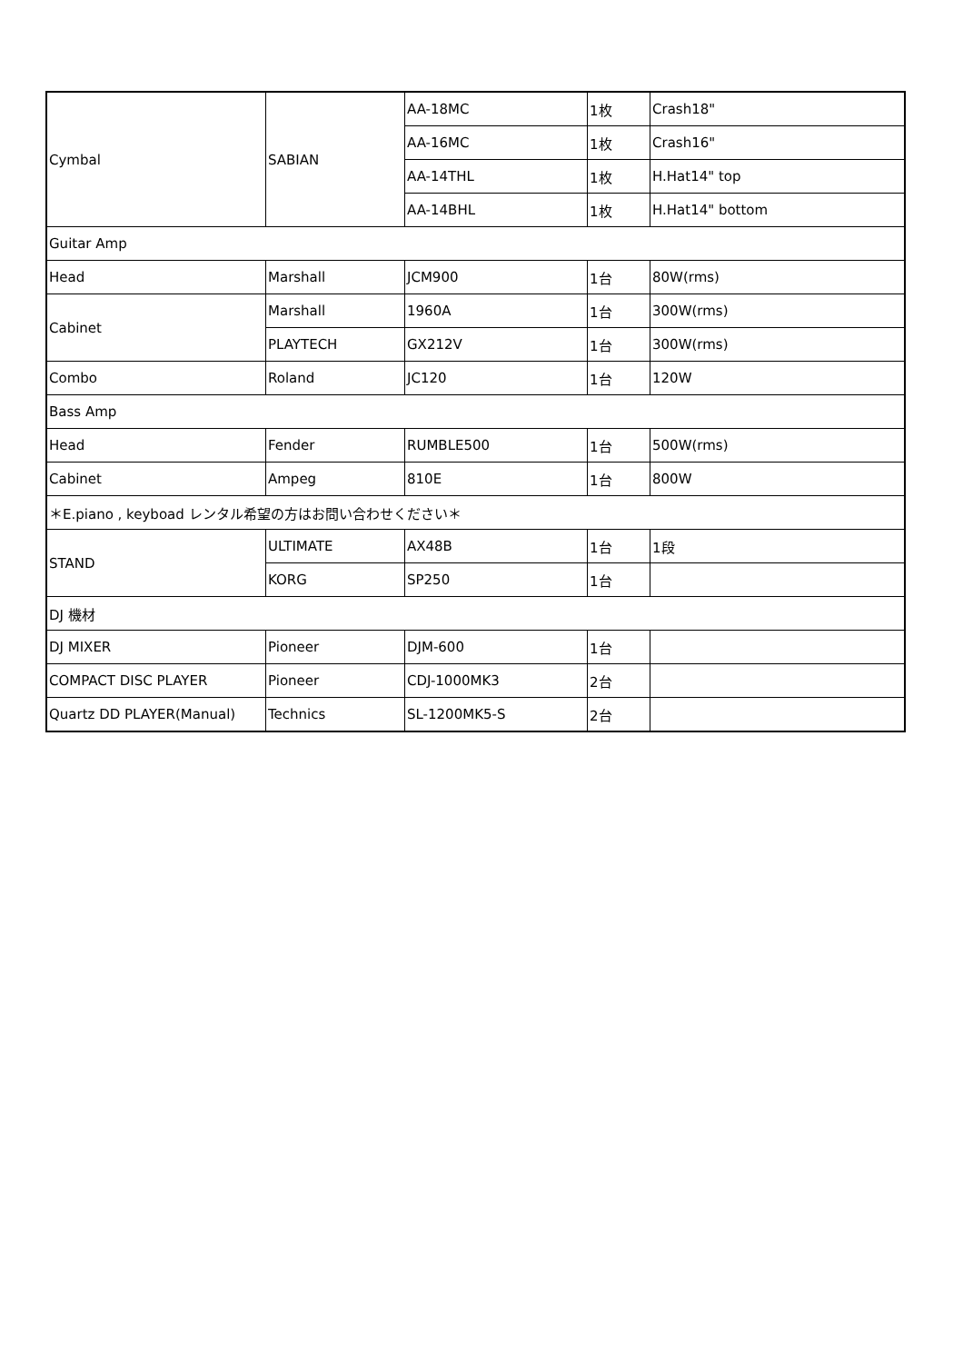| Cymbal | SABIAN | AA-18MC | 1枚 | Crash18" |
| | | AA-16MC | 1枚 | Crash16" |
| | | AA-14THL | 1枚 | H.Hat14" top |
| | | AA-14BHL | 1枚 | H.Hat14" bottom |
| Guitar Amp | | | | |
| Head | Marshall | JCM900 | 1台 | 80W(rms) |
| Cabinet | Marshall | 1960A | 1台 | 300W(rms) |
| | PLAYTECH | GX212V | 1台 | 300W(rms) |
| Combo | Roland | JC120 | 1台 | 120W |
| Bass Amp | | | | |
| Head | Fender | RUMBLE500 | 1台 | 500W(rms) |
| Cabinet | Ampeg | 810E | 1台 | 800W |
| ＊E.piano , keyboad レンタル希望の方はお問い合わせください＊ | | | | |
| STAND | ULTIMATE | AX48B | 1台 | 1段 |
| | KORG | SP250 | 1台 | |
| DJ 機材 | | | | |
| DJ MIXER | Pioneer | DJM-600 | 1台 | |
| COMPACT DISC PLAYER | Pioneer | CDJ-1000MK3 | 2台 | |
| Quartz DD PLAYER(Manual) | Technics | SL-1200MK5-S | 2台 | |